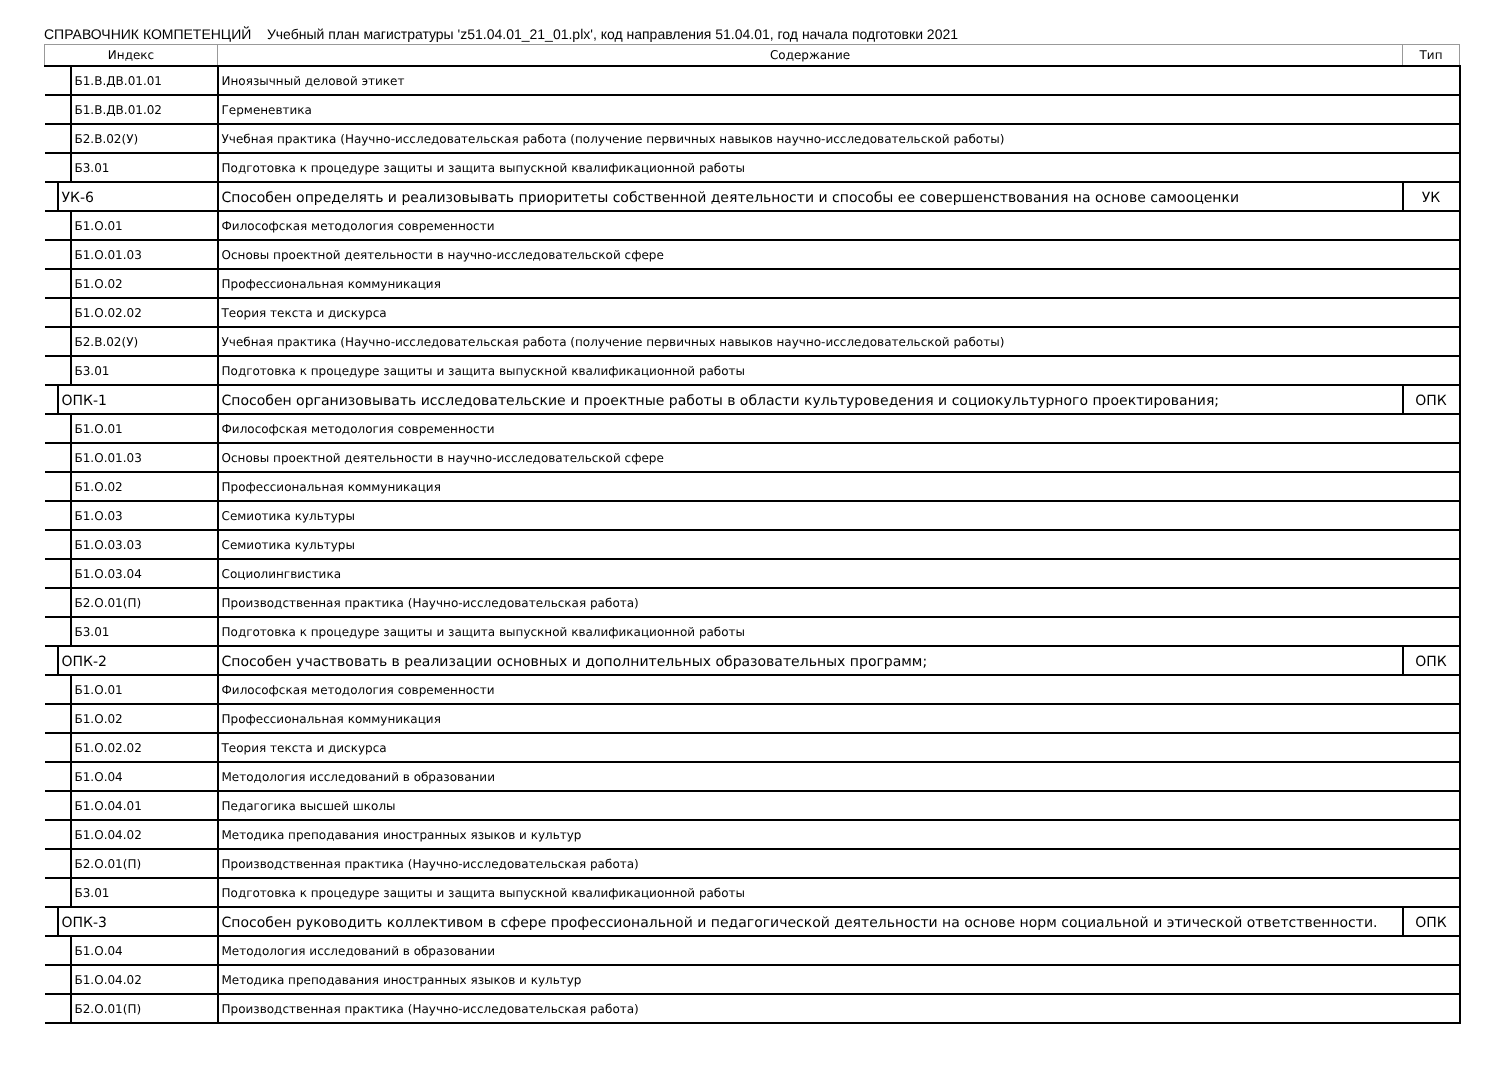СПРАВОЧНИК КОМПЕТЕНЦИЙ Учебный план магистратуры 'z51.04.01_21_01.plx', код направления 51.04.01, год начала подготовки 2021
| Индекс | | | Содержание | Тип |
| --- | --- | --- | --- | --- |
| | | Б1.В.ДВ.01.01 | Иноязычный деловой этикет | |
| | | Б1.В.ДВ.01.02 | Герменевтика | |
| | | Б2.В.02(У) | Учебная практика (Научно-исследовательская работа (получение первичных навыков научно-исследовательской работы) | |
| | | Б3.01 | Подготовка к процедуре защиты и защита выпускной квалификационной работы | |
| | УК-6 | | Способен определять и реализовывать приоритеты собственной деятельности и способы ее совершенствования на основе самооценки | УК |
| | | Б1.О.01 | Философская методология современности | |
| | | Б1.О.01.03 | Основы проектной деятельности в научно-исследовательской сфере | |
| | | Б1.О.02 | Профессиональная коммуникация | |
| | | Б1.О.02.02 | Теория текста и дискурса | |
| | | Б2.В.02(У) | Учебная практика (Научно-исследовательская работа (получение первичных навыков научно-исследовательской работы) | |
| | | Б3.01 | Подготовка к процедуре защиты и защита выпускной квалификационной работы | |
| | ОПК-1 | | Способен организовывать исследовательские и проектные работы в области культуроведения и социокультурного проектирования; | ОПК |
| | | Б1.О.01 | Философская методология современности | |
| | | Б1.О.01.03 | Основы проектной деятельности в научно-исследовательской сфере | |
| | | Б1.О.02 | Профессиональная коммуникация | |
| | | Б1.О.03 | Семиотика культуры | |
| | | Б1.О.03.03 | Семиотика культуры | |
| | | Б1.О.03.04 | Социолингвистика | |
| | | Б2.О.01(П) | Производственная практика (Научно-исследовательская работа) | |
| | | Б3.01 | Подготовка к процедуре защиты и защита выпускной квалификационной работы | |
| | ОПК-2 | | Способен участвовать в реализации основных и дополнительных образовательных программ; | ОПК |
| | | Б1.О.01 | Философская методология современности | |
| | | Б1.О.02 | Профессиональная коммуникация | |
| | | Б1.О.02.02 | Теория текста и дискурса | |
| | | Б1.О.04 | Методология исследований в образовании | |
| | | Б1.О.04.01 | Педагогика высшей школы | |
| | | Б1.О.04.02 | Методика преподавания иностранных языков и культур | |
| | | Б2.О.01(П) | Производственная практика (Научно-исследовательская работа) | |
| | | Б3.01 | Подготовка к процедуре защиты и защита выпускной квалификационной работы | |
| | ОПК-3 | | Способен руководить коллективом в сфере профессиональной и педагогической деятельности на основе норм социальной и этической ответственности. | ОПК |
| | | Б1.О.04 | Методология исследований в образовании | |
| | | Б1.О.04.02 | Методика преподавания иностранных языков и культур | |
| | | Б2.О.01(П) | Производственная практика (Научно-исследовательская работа) | |